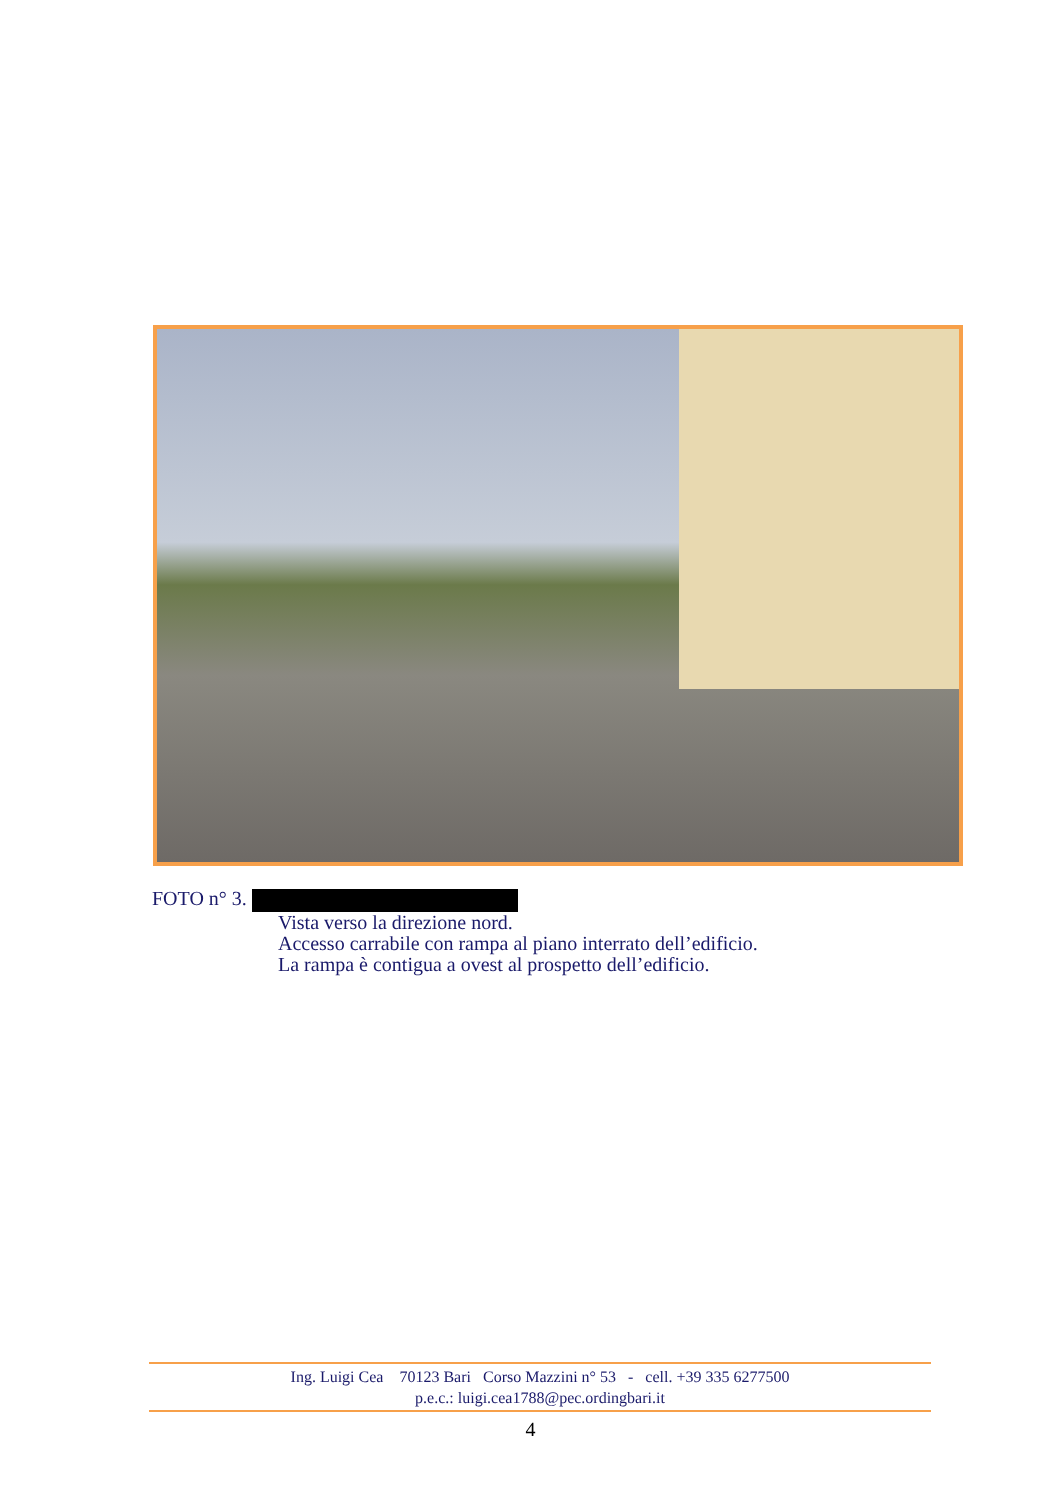FOTO n° 3.
Vista verso la direzione nord.
Accesso carrabile con rampa al piano interrato dell’edificio.
La rampa è contigua a ovest al prospetto dell’edificio.
Ing. Luigi Cea 70123 Bari Corso Mazzini n° 53 - cell. +39 335 6277500
p.e.c.: luigi.cea1788@pec.ordingbari.it
4